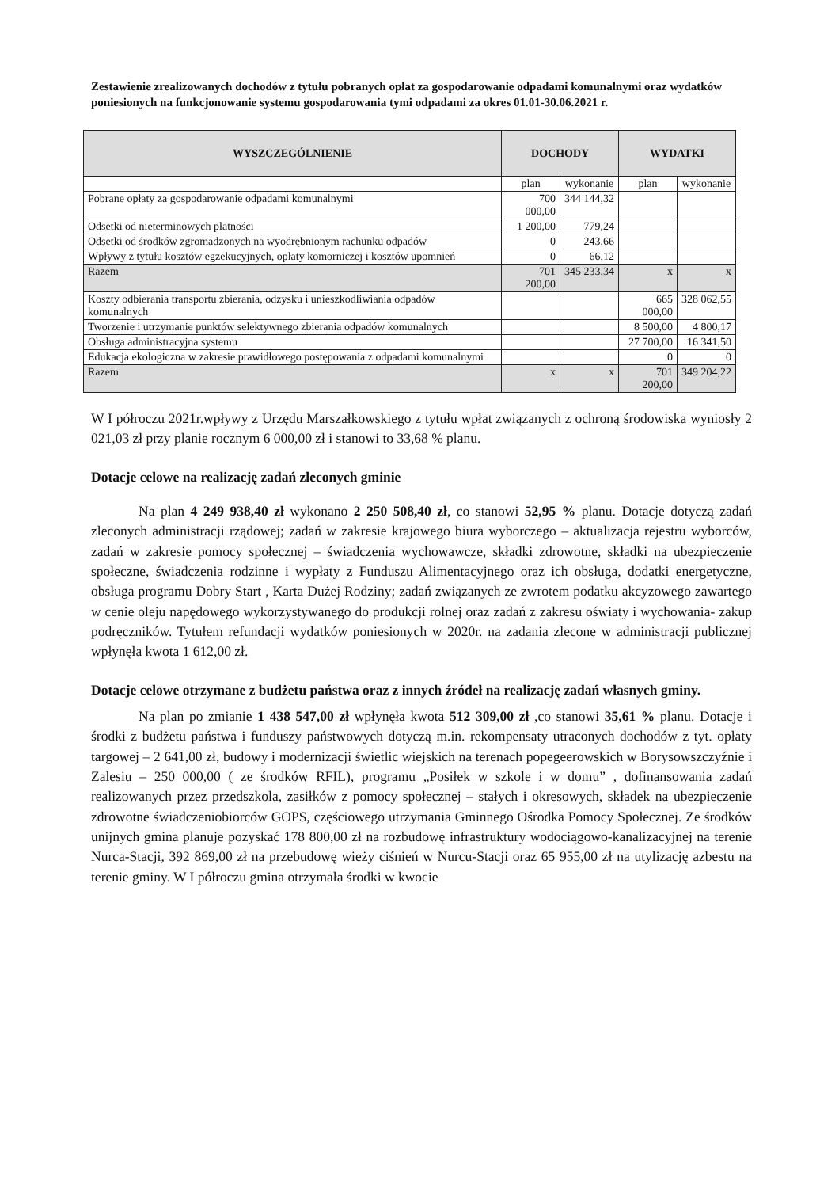Zestawienie zrealizowanych dochodów z tytułu pobranych opłat za gospodarowanie odpadami komunalnymi oraz wydatków poniesionych na funkcjonowanie systemu gospodarowania tymi odpadami za okres 01.01-30.06.2021 r.
| WYSZCZEGÓLNIENIE | DOCHODY | | WYDATKI | |
| --- | --- | --- | --- | --- |
| | plan | wykonanie | plan | wykonanie |
| Pobrane opłaty za gospodarowanie odpadami komunalnymi | 700 000,00 | 344 144,32 | | |
| Odsetki od nieterminowych płatności | 1 200,00 | 779,24 | | |
| Odsetki od środków zgromadzonych na wyodrębnionym rachunku odpadów | 0 | 243,66 | | |
| Wpływy z tytułu kosztów egzekucyjnych, opłaty komorniczej i kosztów upomnień | 0 | 66,12 | | |
| Razem | 701 200,00 | 345 233,34 | x | x |
| Koszty odbierania transportu zbierania, odzysku i unieszkodliwiania odpadów komunalnych | | | 665 000,00 | 328 062,55 |
| Tworzenie i utrzymanie punktów selektywnego zbierania odpadów komunalnych | | | 8 500,00 | 4 800,17 |
| Obsługa administracyjna systemu | | | 27 700,00 | 16 341,50 |
| Edukacja ekologiczna w zakresie prawidłowego postępowania z odpadami komunalnymi | | | 0 | 0 |
| Razem | x | x | 701 200,00 | 349 204,22 |
W I półroczu 2021r.wpływy z Urzędu Marszałkowskiego z tytułu wpłat związanych z ochroną środowiska wyniosły 2 021,03 zł przy planie rocznym 6 000,00 zł i stanowi to 33,68 % planu.
Dotacje celowe na realizację zadań zleconych gminie
Na plan 4 249 938,40 zł wykonano 2 250 508,40 zł, co stanowi 52,95 % planu. Dotacje dotyczą zadań zleconych administracji rządowej; zadań w zakresie krajowego biura wyborczego – aktualizacja rejestru wyborców, zadań w zakresie pomocy społecznej – świadczenia wychowawcze, składki zdrowotne, składki na ubezpieczenie społeczne, świadczenia rodzinne i wypłaty z Funduszu Alimentacyjnego oraz ich obsługa, dodatki energetyczne, obsługa programu Dobry Start , Karta Dużej Rodziny; zadań związanych ze zwrotem podatku akcyzowego zawartego w cenie oleju napędowego wykorzystywanego do produkcji rolnej oraz zadań z zakresu oświaty i wychowania- zakup podręczników. Tytułem refundacji wydatków poniesionych w 2020r. na zadania zlecone w administracji publicznej wpłynęła kwota 1 612,00 zł.
Dotacje celowe otrzymane z budżetu państwa oraz z innych źródeł na realizację zadań własnych gminy.
Na plan po zmianie 1 438 547,00 zł wpłynęła kwota 512 309,00 zł ,co stanowi 35,61 % planu. Dotacje i środki z budżetu państwa i funduszy państwowych dotyczą m.in. rekompensaty utraconych dochodów z tyt. opłaty targowej – 2 641,00 zł, budowy i modernizacji świetlic wiejskich na terenach popegeerowskich w Borysowszczyźnie i Zalesiu – 250 000,00 ( ze środków RFIL), programu „Posiłek w szkole i w domu” , dofinansowania zadań realizowanych przez przedszkola, zasiłków z pomocy społecznej – stałych i okresowych, składek na ubezpieczenie zdrowotne świadczeniobiorców GOPS, częściowego utrzymania Gminnego Ośrodka Pomocy Społecznej. Ze środków unijnych gmina planuje pozyskać 178 800,00 zł na rozbudowę infrastruktury wodociągowo-kanalizacyjnej na terenie Nurca-Stacji, 392 869,00 zł na przebudowę wieży ciśnień w Nurcu-Stacji oraz 65 955,00 zł na utylizację azbestu na terenie gminy. W I półroczu gmina otrzymała środki w kwocie